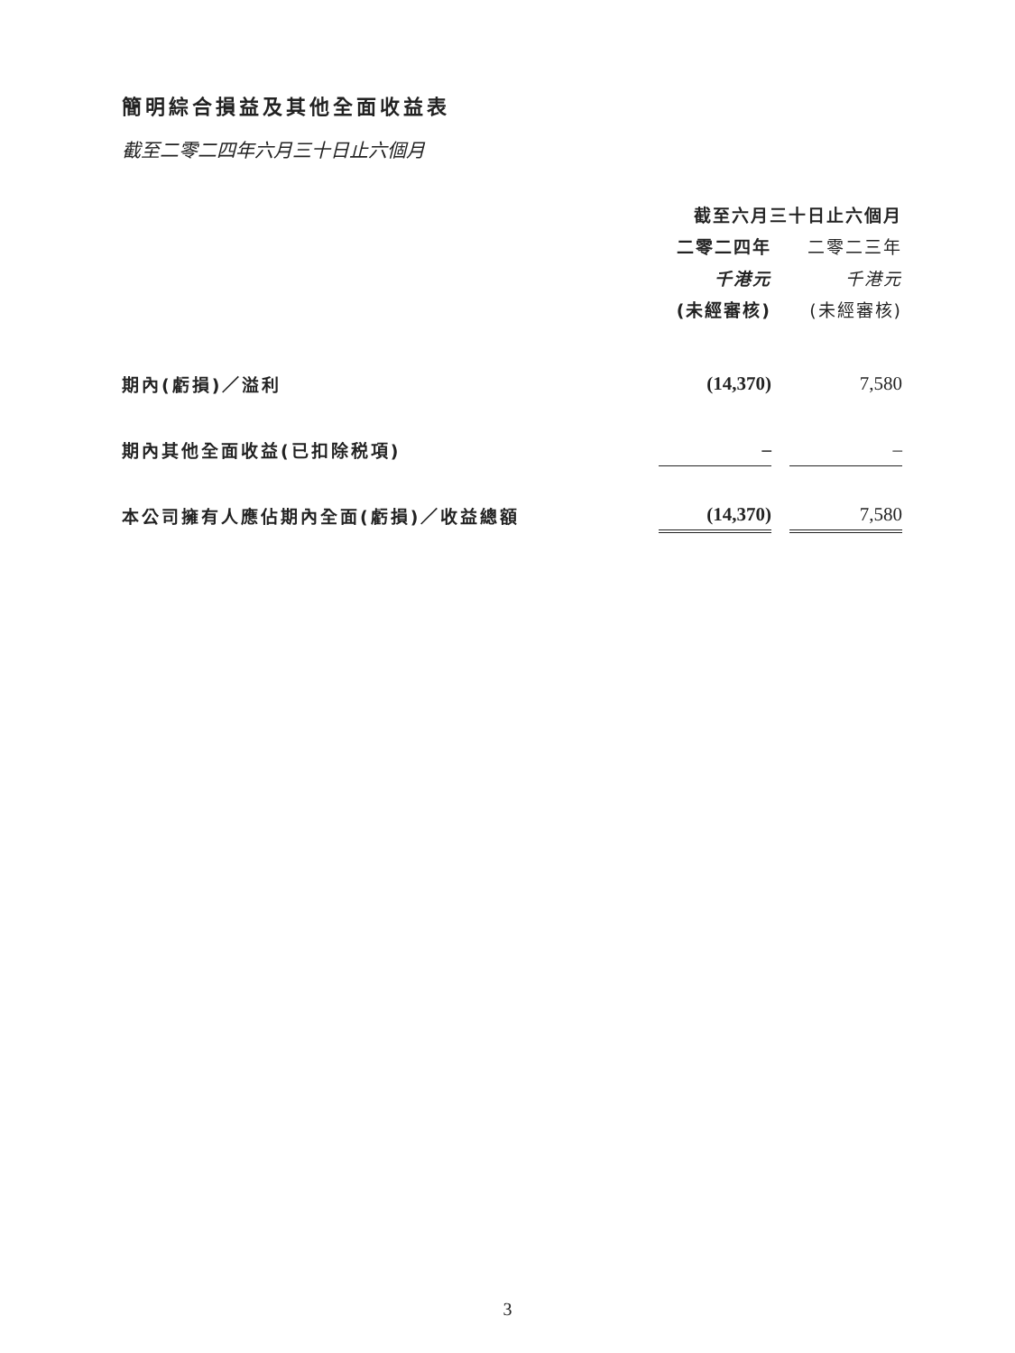簡明綜合損益及其他全面收益表
截至二零二四年六月三十日止六個月
| | 截至六月三十日止六個月 | | |
| | 二零二四年 | | 二零二三年 |
| | 千港元 | | 千港元 |
| | (未經審核) | | (未經審核) |
| 期內(虧損)／溢利 | (14,370) | | 7,580 |
| 期內其他全面收益(已扣除税項) | – | | – |
| 本公司擁有人應佔期內全面(虧損)／收益總額 | (14,370) | | 7,580 |
3